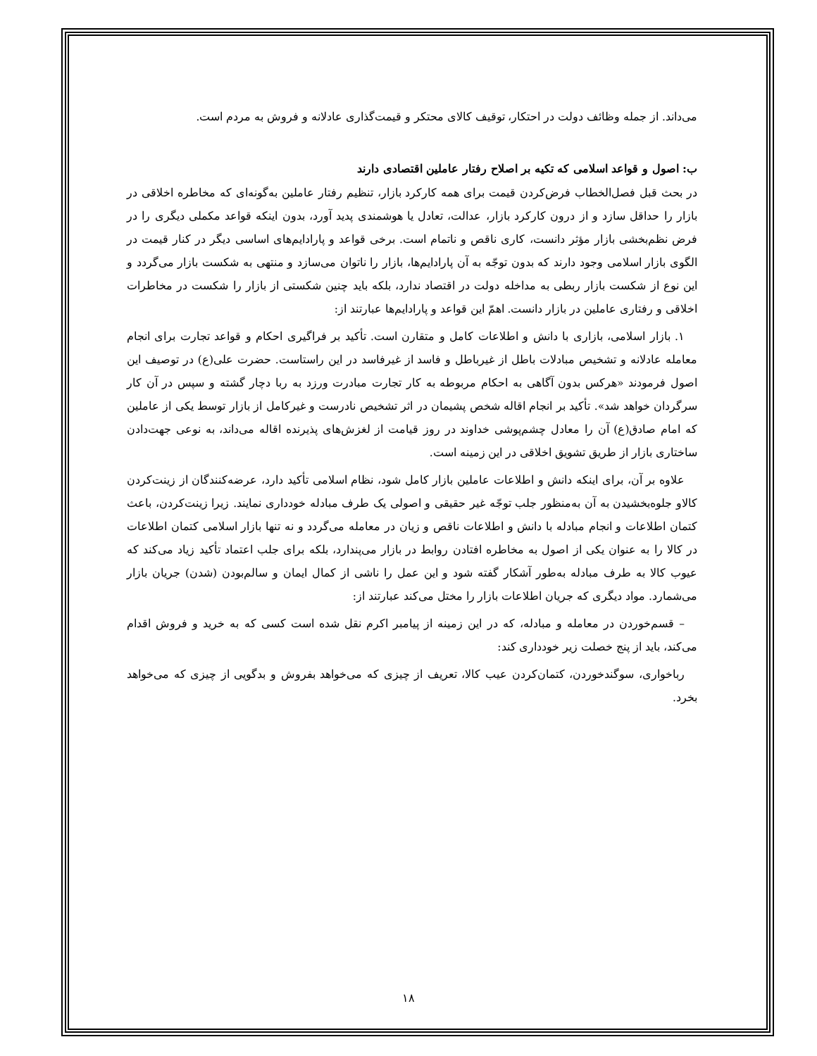می‌داند. از جمله وظائف دولت در احتکار، توقیف کالای محتکر و قیمت‌گذاری عادلانه و فروش به مردم است.
ب: اصول و قواعد اسلامی که تکیه بر اصلاح رفتار عاملین اقتصادی دارند
در بحث قبل فصل‌الخطاب فرض‌کردن قیمت برای همه کارکرد بازار، تنظیم رفتار عاملین به‌گونه‌ای که مخاطره اخلاقی در بازار را حداقل سازد و از درون کارکرد بازار، عدالت، تعادل یا هوشمندی پدید آورد، بدون اینکه قواعد مکملی دیگری را در فرض نظم‌بخشی بازار مؤثر دانست، کاری ناقص و ناتمام است. برخی قواعد و پارادایم‌های اساسی دیگر در کنار قیمت در الگوی بازار اسلامی وجود دارند که بدون توجّه به آن پارادایم‌ها، بازار را ناتوان می‌سازد و منتهی به شکست بازار می‌گردد و این نوع از شکست بازار ربطی به مداخله دولت در اقتصاد ندارد، بلکه باید چنین شکستی از بازار را شکست در مخاطرات اخلاقی و رفتاری عاملین در بازار دانست. اهمّ این قواعد و پارادایم‌ها عبارتند از:
۱. بازار اسلامی، بازاری با دانش و اطلاعات کامل و متقارن است. تأکید بر فراگیری احکام و قواعد تجارت برای انجام معامله عادلانه و تشخیص مبادلات باطل از غیرباطل و فاسد از غیرفاسد در این راستاست. حضرت علی(ع) در توصیف این اصول فرمودند «هرکس بدون آگاهی به احکام مربوطه به کار تجارت مبادرت ورزد به ربا دچار گشته و سپس در آن کار سرگردان خواهد شد». تأکید بر انجام اقاله شخص پشیمان در اثر تشخیص نادرست و غیرکامل از بازار توسط یکی از عاملین که امام صادق(ع) آن را معادل چشم‌پوشی خداوند در روز قیامت از لغزش‌های پذیرنده اقاله می‌داند، به نوعی جهت‌دادن ساختاری بازار از طریق تشویق اخلاقی در این زمینه است.
علاوه بر آن، برای اینکه دانش و اطلاعات عاملین بازار کامل شود، نظام اسلامی تأکید دارد، عرضه‌کنندگان از زینت‌کردن کالاو جلوه‌بخشیدن به آن به‌منظور جلب توجّه غیر حقیقی و اصولی یک طرف مبادله خودداری نمایند. زیرا زینت‌کردن، باعث کتمان اطلاعات و انجام مبادله با دانش و اطلاعات ناقص و زیان در معامله می‌گردد و نه تنها بازار اسلامی کتمان اطلاعات در کالا را به عنوان یکی از اصول به مخاطره افتادن روابط در بازار می‌پندارد، بلکه برای جلب اعتماد تأکید زیاد می‌کند که عیوب کالا به طرف مبادله به‌طور آشکار گفته شود و این عمل را ناشی از کمال ایمان و سالم‌بودن (شدن) جریان بازار می‌شمارد. مواد دیگری که جریان اطلاعات بازار را مختل می‌کند عبارتند از:
– قسم‌خوردن در معامله و مبادله، که در این زمینه از پیامبر اکرم نقل شده است کسی که به خرید و فروش اقدام می‌کند، باید از پنج خصلت زیر خودداری کند:
رباخواری، سوگندخوردن، کتمان‌کردن عیب کالا، تعریف از چیزی که می‌خواهد بفروش و بدگویی از چیزی که می‌خواهد بخرد.
۱۸